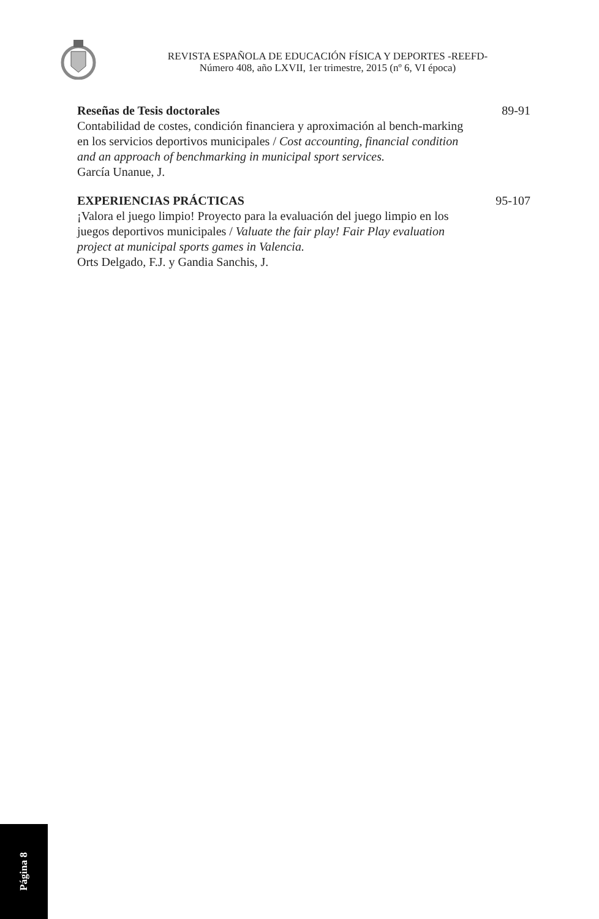REVISTA ESPAÑOLA DE EDUCACIÓN FÍSICA Y DEPORTES -REEFD-
Número 408, año LXVII, 1er trimestre, 2015 (nº 6, VI época)
Reseñas de Tesis doctorales
Contabilidad de costes, condición financiera y aproximación al bench-marking en los servicios deportivos municipales / Cost accounting, financial condition and an approach of benchmarking in municipal sport services.
García Unanue, J.
89-91
EXPERIENCIAS PRÁCTICAS
¡Valora el juego limpio! Proyecto para la evaluación del juego limpio en los juegos deportivos municipales / Valuate the fair play! Fair Play evaluation project at municipal sports games in Valencia.
Orts Delgado, F.J. y Gandia Sanchis, J.
95-107
Página 8